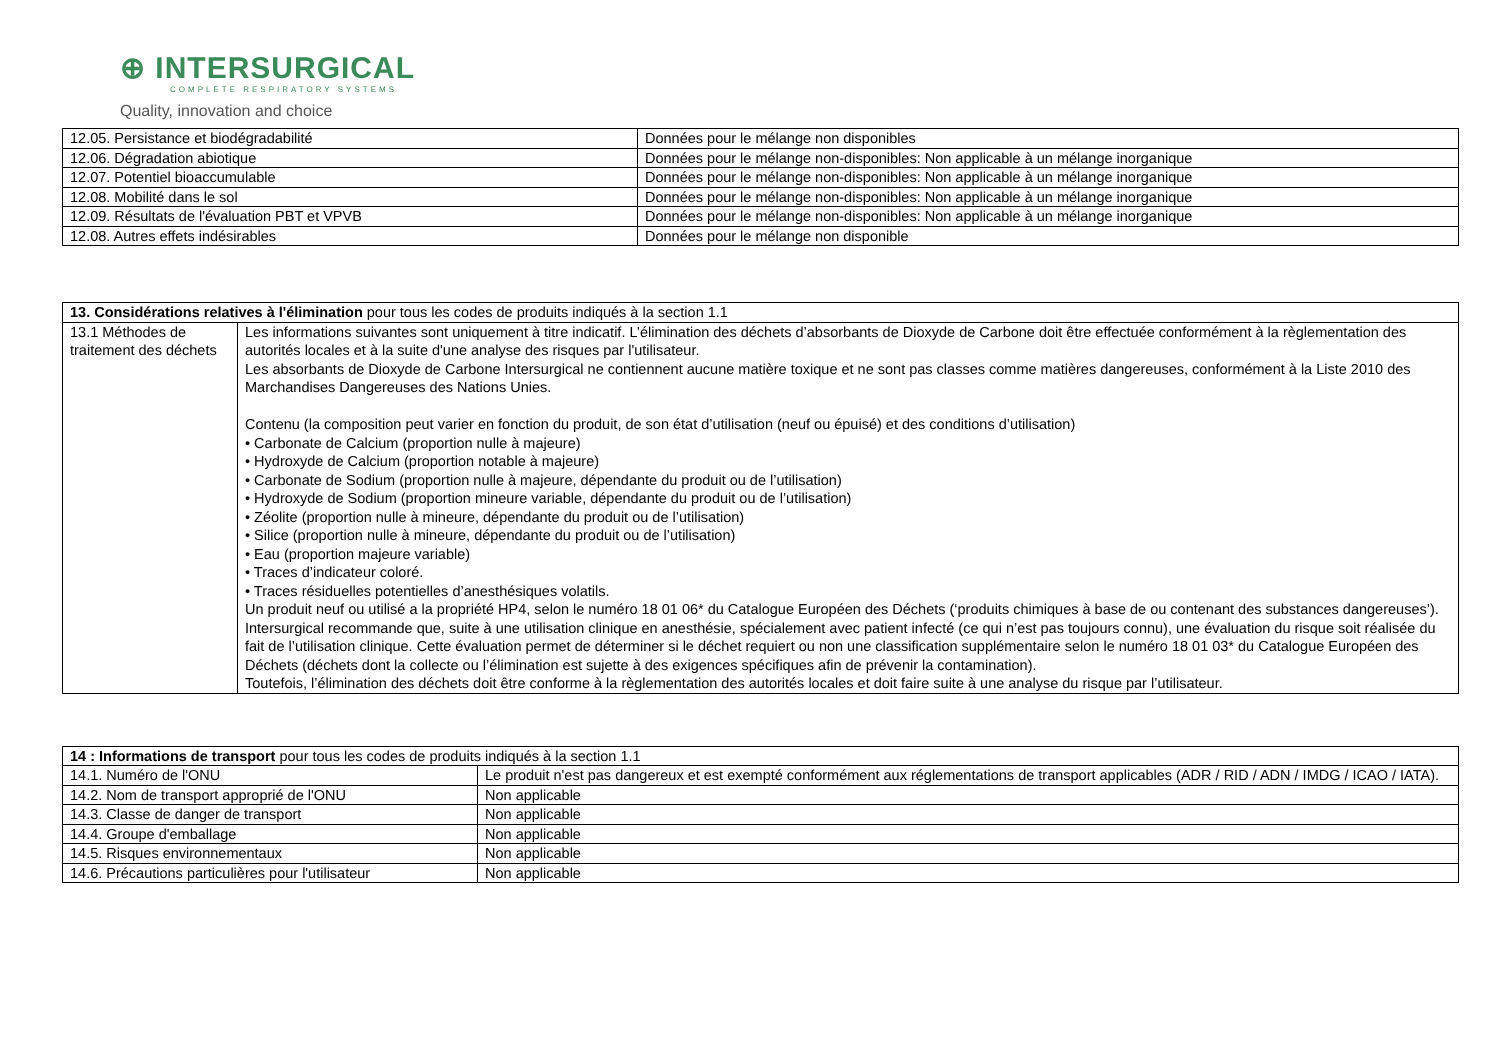⊕ INTERSURGICAL
COMPLETE RESPIRATORY SYSTEMS
Quality, innovation and choice
| 12.05. Persistance et biodégradabilité | Données pour le mélange non disponibles |
| 12.06. Dégradation abiotique | Données pour le mélange non-disponibles: Non applicable à un mélange inorganique |
| 12.07. Potentiel bioaccumulable | Données pour le mélange non-disponibles: Non applicable à un mélange inorganique |
| 12.08. Mobilité dans le sol | Données pour le mélange non-disponibles: Non applicable à un mélange inorganique |
| 12.09. Résultats de l'évaluation PBT et VPVB | Données pour le mélange non-disponibles: Non applicable à un mélange inorganique |
| 12.08. Autres effets indésirables | Données pour le mélange non disponible |
| 13. Considérations relatives à l'élimination pour tous les codes de produits indiqués à la section 1.1 | |
| 13.1 Méthodes de traitement des déchets | Les informations suivantes sont uniquement à titre indicatif. L’élimination des déchets d’absorbants de Dioxyde de Carbone doit être effectuée conformément à la règlementation des autorités locales et à la suite d'une analyse des risques par l'utilisateur. Les absorbants de Dioxyde de Carbone Intersurgical ne contiennent aucune matière toxique et ne sont pas classes comme matières dangereuses, conformément à la Liste 2010 des Marchandises Dangereuses des Nations Unies. Contenu (la composition peut varier en fonction du produit, de son état d’utilisation (neuf ou épuisé) et des conditions d’utilisation) • Carbonate de Calcium (proportion nulle à majeure) • Hydroxyde de Calcium (proportion notable à majeure) • Carbonate de Sodium (proportion nulle à majeure, dépendante du produit ou de l’utilisation) • Hydroxyde de Sodium (proportion mineure variable, dépendante du produit ou de l’utilisation) • Zéolite (proportion nulle à mineure, dépendante du produit ou de l’utilisation) • Silice (proportion nulle à mineure, dépendante du produit ou de l’utilisation) • Eau (proportion majeure variable) • Traces d’indicateur coloré. • Traces résiduelles potentielles d’anesthésiques volatils. Un produit neuf ou utilisé a la propriété HP4, selon le numéro 18 01 06* du Catalogue Européen des Déchets (‘produits chimiques à base de ou contenant des substances dangereuses’). Intersurgical recommande que, suite à une utilisation clinique en anesthésie, spécialement avec patient infecté (ce qui n’est pas toujours connu), une évaluation du risque soit réalisée du fait de l’utilisation clinique. Cette évaluation permet de déterminer si le déchet requiert ou non une classification supplémentaire selon le numéro 18 01 03* du Catalogue Européen des Déchets (déchets dont la collecte ou l’élimination est sujette à des exigences spécifiques afin de prévenir la contamination). Toutefois, l’élimination des déchets doit être conforme à la règlementation des autorités locales et doit faire suite à une analyse du risque par l’utilisateur. |
| 14 : Informations de transport pour tous les codes de produits indiqués à la section 1.1 | |
| 14.1. Numéro de l'ONU | Le produit n'est pas dangereux et est exempté conformément aux réglementations de transport applicables (ADR / RID / ADN / IMDG / ICAO / IATA). |
| 14.2. Nom de transport approprié de l'ONU | Non applicable |
| 14.3. Classe de danger de transport | Non applicable |
| 14.4. Groupe d'emballage | Non applicable |
| 14.5. Risques environnementaux | Non applicable |
| 14.6. Précautions particulières pour l'utilisateur | Non applicable |